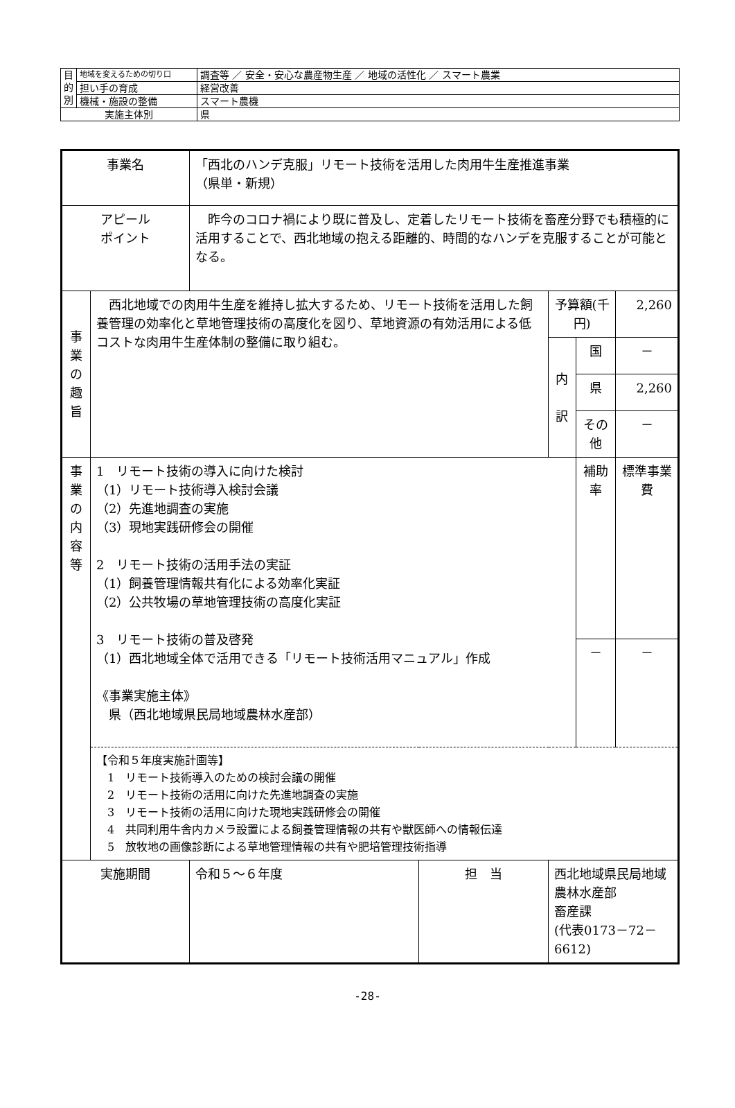| 目 的 別 | 地域を変えるための切り口 | 調査等 ／ 安全・安心な農産物生産 ／ 地域の活性化 ／ スマート農業 |
| | 担い手の育成 | 経営改善 |
| | 機械・施設の整備 | スマート農機 |
| 実施主体別 | | 県 |
| 事業名 | | 「西北のハンデ克服」リモート技術を活用した肉用牛生産推進事業 （県単・新規） | | | | |
| アピール ポイント | | 昨今のコロナ禍により既に普及し、定着したリモート技術を畜産分野でも積極的に活用することで、西北地域の抱える距離的、時間的なハンデを克服することが可能となる。 | | | | |
| 事 業 の 趣 旨 | 西北地域での肉用牛生産を維持し拡大するため、リモート技術を活用した飼養管理の効率化と草地管理技術の高度化を図り、草地資源の有効活用による低コストな肉用牛生産体制の整備に取り組む。 | | | 予算額(千円) | | 2,260 |
| | | | | 内 訳 | 国 | － |
| | | | | | 県 | 2,260 |
| | | | | | その他 | － |
| 事 業 の 内 容 等 | 1 リモート技術の導入に向けた検討 （1）リモート技術導入検討会議 （2）先進地調査の実施 （3）現地実践研修会の開催 2 リモート技術の活用手法の実証 （1）飼養管理情報共有化による効率化実証 （2）公共牧場の草地管理技術の高度化実証 3 リモート技術の普及啓発 （1）西北地域全体で活用できる「リモート技術活用マニュアル」作成 《事業実施主体》 県（西北地域県民局地域農林水産部） | | | | 補助率 | 標準事業費 |
| | | | | | － | － |
| | 【令和５年度実施計画等】 1 リモート技術導入のための検討会議の開催 2 リモート技術の活用に向けた先進地調査の実施 3 リモート技術の活用に向けた現地実践研修会の開催 4 共同利用牛舎内カメラ設置による飼養管理情報の共有や獣医師への情報伝達 5 放牧地の画像診断による草地管理情報の共有や肥培管理技術指導 | | | | | |
| 実施期間 | | 令和５～６年度 | 担 当 | 西北地域県民局地域農林水産部 畜産課 (代表0173－72－6612) | | |
-28-